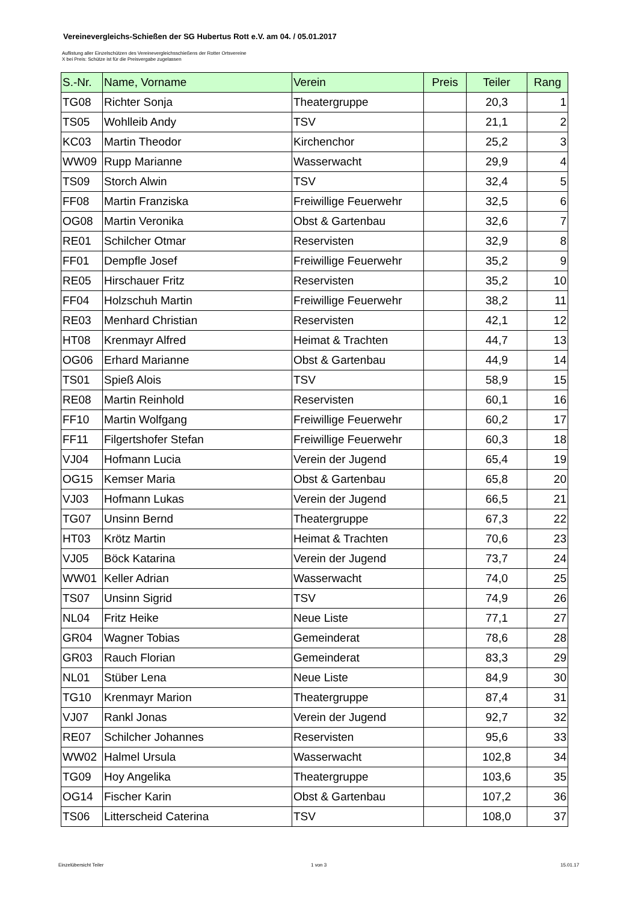Vereinevergleichs-Schießen der SG Hubertus Rott e.V. am 04. / 05.01.2017
Auflistung aller Einzelschützen des Vereinevergleichsschießens der Rotter Ortsvereine
X bei Preis: Schütze ist für die Preisvergabe zugelassen
| S.-Nr. | Name, Vorname | Verein | Preis | Teiler | Rang |
| --- | --- | --- | --- | --- | --- |
| TG08 | Richter Sonja | Theatergruppe | | 20,3 | 1 |
| TS05 | Wohlleib Andy | TSV | | 21,1 | 2 |
| KC03 | Martin Theodor | Kirchenchor | | 25,2 | 3 |
| WW09 | Rupp Marianne | Wasserwacht | | 29,9 | 4 |
| TS09 | Storch Alwin | TSV | | 32,4 | 5 |
| FF08 | Martin Franziska | Freiwillige Feuerwehr | | 32,5 | 6 |
| OG08 | Martin Veronika | Obst & Gartenbau | | 32,6 | 7 |
| RE01 | Schilcher Otmar | Reservisten | | 32,9 | 8 |
| FF01 | Dempfle Josef | Freiwillige Feuerwehr | | 35,2 | 9 |
| RE05 | Hirschauer Fritz | Reservisten | | 35,2 | 10 |
| FF04 | Holzschuh Martin | Freiwillige Feuerwehr | | 38,2 | 11 |
| RE03 | Menhard Christian | Reservisten | | 42,1 | 12 |
| HT08 | Krenmayr Alfred | Heimat & Trachten | | 44,7 | 13 |
| OG06 | Erhard Marianne | Obst & Gartenbau | | 44,9 | 14 |
| TS01 | Spieß Alois | TSV | | 58,9 | 15 |
| RE08 | Martin Reinhold | Reservisten | | 60,1 | 16 |
| FF10 | Martin Wolfgang | Freiwillige Feuerwehr | | 60,2 | 17 |
| FF11 | Filgertshofer Stefan | Freiwillige Feuerwehr | | 60,3 | 18 |
| VJ04 | Hofmann Lucia | Verein der Jugend | | 65,4 | 19 |
| OG15 | Kemser Maria | Obst & Gartenbau | | 65,8 | 20 |
| VJ03 | Hofmann Lukas | Verein der Jugend | | 66,5 | 21 |
| TG07 | Unsinn Bernd | Theatergruppe | | 67,3 | 22 |
| HT03 | Krötz Martin | Heimat & Trachten | | 70,6 | 23 |
| VJ05 | Böck Katarina | Verein der Jugend | | 73,7 | 24 |
| WW01 | Keller Adrian | Wasserwacht | | 74,0 | 25 |
| TS07 | Unsinn Sigrid | TSV | | 74,9 | 26 |
| NL04 | Fritz Heike | Neue Liste | | 77,1 | 27 |
| GR04 | Wagner Tobias | Gemeinderat | | 78,6 | 28 |
| GR03 | Rauch Florian | Gemeinderat | | 83,3 | 29 |
| NL01 | Stüber Lena | Neue Liste | | 84,9 | 30 |
| TG10 | Krenmayr Marion | Theatergruppe | | 87,4 | 31 |
| VJ07 | Rankl Jonas | Verein der Jugend | | 92,7 | 32 |
| RE07 | Schilcher Johannes | Reservisten | | 95,6 | 33 |
| WW02 | Halmel Ursula | Wasserwacht | | 102,8 | 34 |
| TG09 | Hoy Angelika | Theatergruppe | | 103,6 | 35 |
| OG14 | Fischer Karin | Obst & Gartenbau | | 107,2 | 36 |
| TS06 | Litterscheid Caterina | TSV | | 108,0 | 37 |
Einzelübersicht Teiler 1 von 3 15.01.17